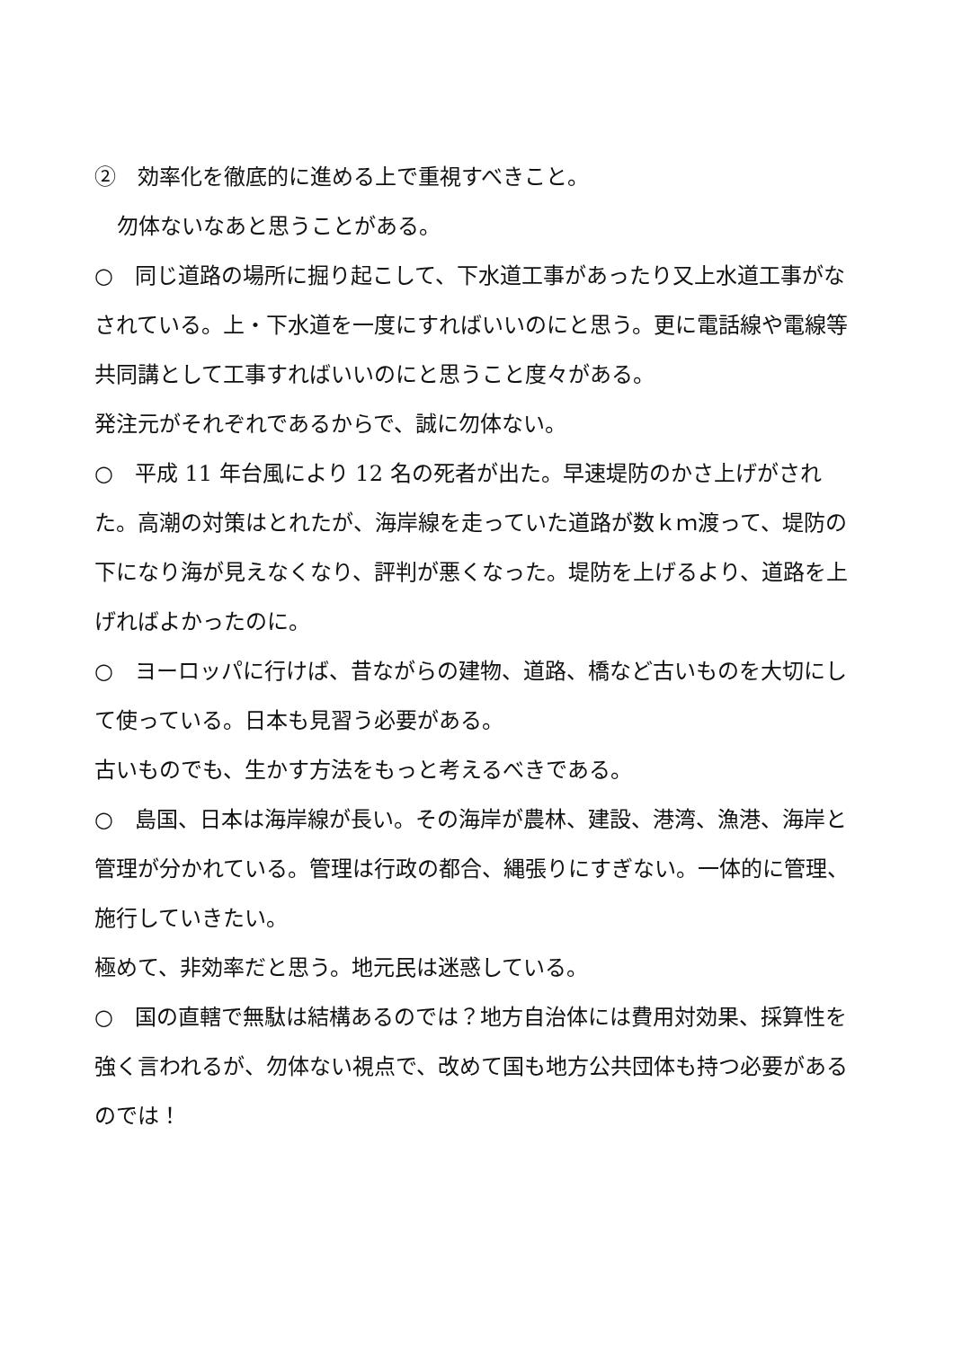②　効率化を徹底的に進める上で重視すべきこと。
勿体ないなあと思うことがある。
○　同じ道路の場所に掘り起こして、下水道工事があったり又上水道工事がなされている。上・下水道を一度にすればいいのにと思う。更に電話線や電線等共同講として工事すればいいのにと思うこと度々がある。
発注元がそれぞれであるからで、誠に勿体ない。
○　平成 11 年台風により 12 名の死者が出た。早速堤防のかさ上げがされた。高潮の対策はとれたが、海岸線を走っていた道路が数ｋｍ渡って、堤防の下になり海が見えなくなり、評判が悪くなった。堤防を上げるより、道路を上げればよかったのに。
○　ヨーロッパに行けば、昔ながらの建物、道路、橋など古いものを大切にして使っている。日本も見習う必要がある。
古いものでも、生かす方法をもっと考えるべきである。
○　島国、日本は海岸線が長い。その海岸が農林、建設、港湾、漁港、海岸と管理が分かれている。管理は行政の都合、縄張りにすぎない。一体的に管理、施行していきたい。
極めて、非効率だと思う。地元民は迷惑している。
○　国の直轄で無駄は結構あるのでは？地方自治体には費用対効果、採算性を強く言われるが、勿体ない視点で、改めて国も地方公共団体も持つ必要があるのでは！